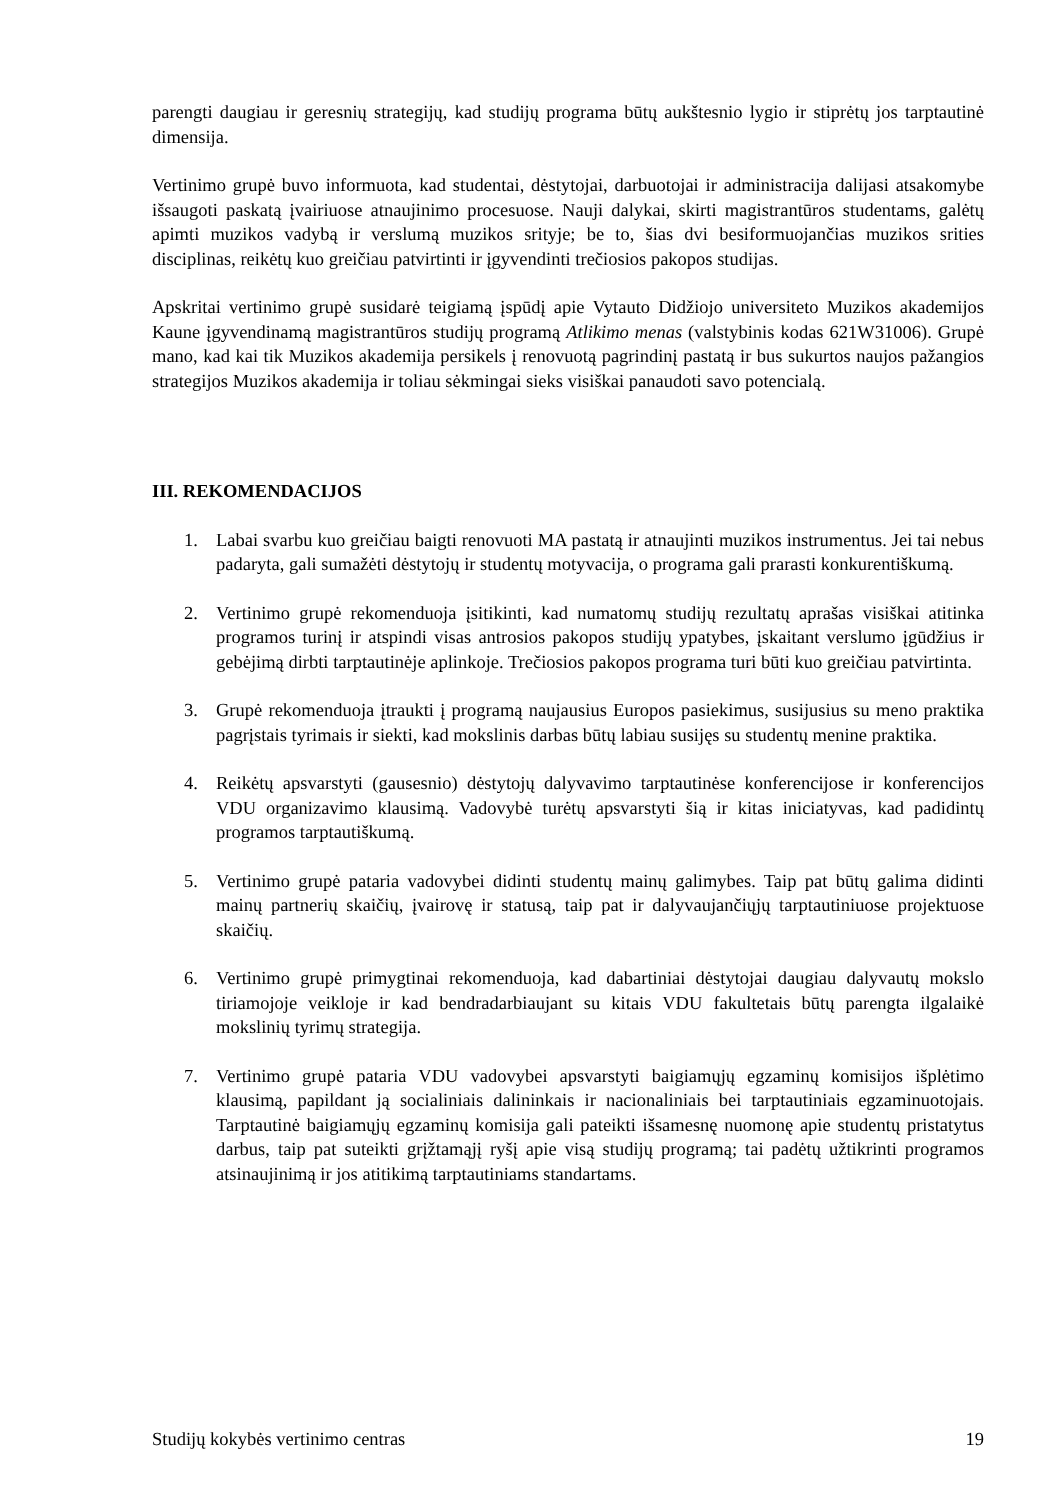parengti daugiau ir geresnių strategijų, kad studijų programa būtų aukštesnio lygio ir stiprėtų jos tarptautinė dimensija.
Vertinimo grupė buvo informuota, kad studentai, dėstytojai, darbuotojai ir administracija dalijasi atsakomybe išsaugoti paskatą įvairiuose atnaujinimo procesuose. Nauji dalykai, skirti magistrantūros studentams, galėtų apimti muzikos vadybą ir verslumą muzikos srityje; be to, šias dvi besiformuojančias muzikos srities disciplinas, reikėtų kuo greičiau patvirtinti ir įgyvendinti trečiosios pakopos studijas.
Apskritai vertinimo grupė susidarė teigiamą įspūdį apie Vytauto Didžiojo universiteto Muzikos akademijos Kaune įgyvendinamą magistrantūros studijų programą Atlikimo menas (valstybinis kodas 621W31006). Grupė mano, kad kai tik Muzikos akademija persikels į renovuotą pagrindinį pastatą ir bus sukurtos naujos pažangios strategijos Muzikos akademija ir toliau sėkmingai sieks visiškai panaudoti savo potencialą.
III. REKOMENDACIJOS
1. Labai svarbu kuo greičiau baigti renovuoti MA pastatą ir atnaujinti muzikos instrumentus. Jei tai nebus padaryta, gali sumažėti dėstytojų ir studentų motyvacija, o programa gali prarasti konkurentiškumą.
2. Vertinimo grupė rekomenduoja įsitikinti, kad numatomų studijų rezultatų aprašas visiškai atitinka programos turinį ir atspindi visas antrosios pakopos studijų ypatybes, įskaitant verslumo įgūdžius ir gebėjimą dirbti tarptautinėje aplinkoje. Trečiosios pakopos programa turi būti kuo greičiau patvirtinta.
3. Grupė rekomenduoja įtraukti į programą naujausius Europos pasiekimus, susijusius su meno praktika pagrįstais tyrimais ir siekti, kad mokslinis darbas būtų labiau susijęs su studentų menine praktika.
4. Reikėtų apsvarstyti (gausesnio) dėstytojų dalyvavimo tarptautinėse konferencijose ir konferencijos VDU organizavimo klausimą. Vadovybė turėtų apsvarstyti šią ir kitas iniciatyvas, kad padidintų programos tarptautiškumą.
5. Vertinimo grupė pataria vadovybei didinti studentų mainų galimybes. Taip pat būtų galima didinti mainų partnerių skaičių, įvairovę ir statusą, taip pat ir dalyvaujančiųjų tarptautiniuose projektuose skaičių.
6. Vertinimo grupė primygtinai rekomenduoja, kad dabartiniai dėstytojai daugiau dalyvautų mokslo tiriamojoje veikloje ir kad bendradarbiaujant su kitais VDU fakultetais būtų parengta ilgalaikė mokslinių tyrimų strategija.
7. Vertinimo grupė pataria VDU vadovybei apsvarstyti baigiamųjų egzaminų komisijos išplėtimo klausimą, papildant ją socialiniais dalininkais ir nacionaliniais bei tarptautiniais egzaminuotojais. Tarptautinė baigiamųjų egzaminų komisija gali pateikti išsamesnę nuomonę apie studentų pristatytus darbus, taip pat suteikti grįžtamąjį ryšį apie visą studijų programą; tai padėtų užtikrinti programos atsinaujinimą ir jos atitikimą tarptautiniams standartams.
Studijų kokybės vertinimo centras 19